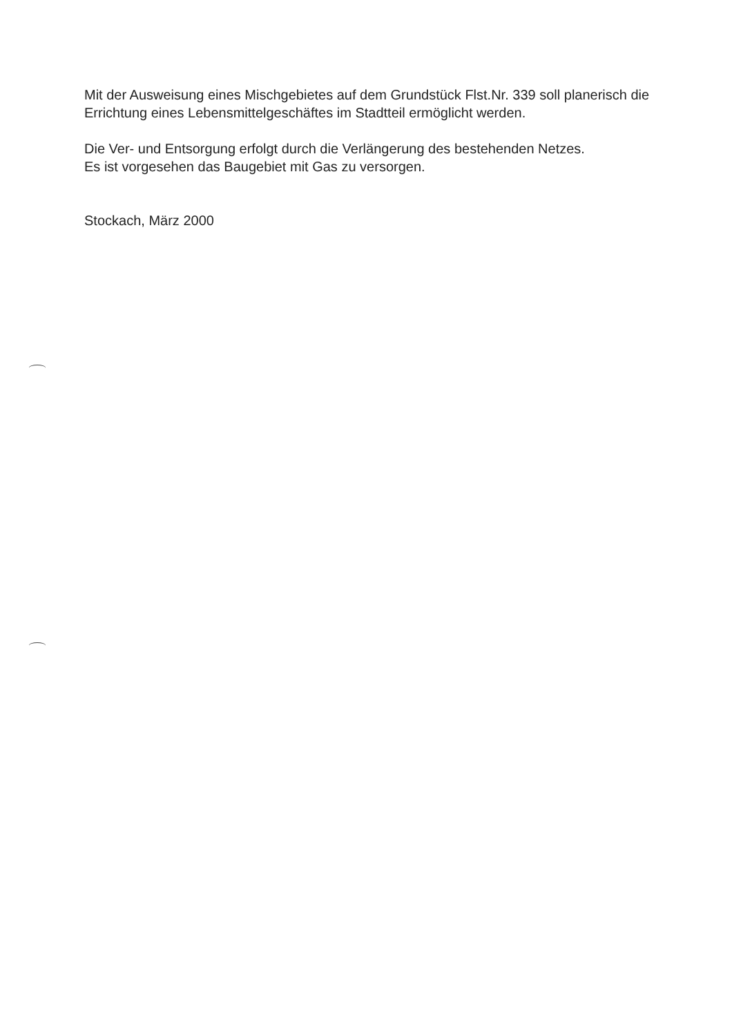Mit der Ausweisung eines Mischgebietes auf dem Grundstück Flst.Nr. 339 soll planerisch die Errichtung eines Lebensmittelgeschäftes im Stadtteil ermöglicht werden.
Die Ver- und Entsorgung erfolgt durch die Verlängerung des bestehenden Netzes.
Es ist vorgesehen das Baugebiet mit Gas zu versorgen.
Stockach, März 2000